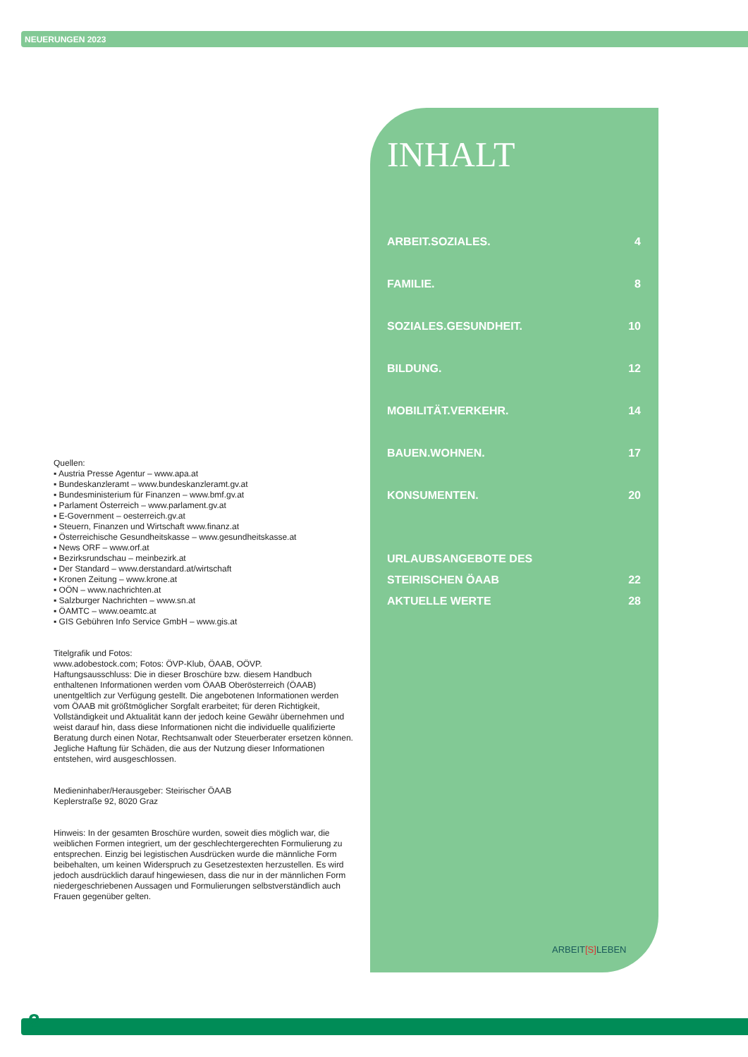NEUERUNGEN 2023
INHALT
ARBEIT.SOZIALES. 4
FAMILIE. 8
SOZIALES.GESUNDHEIT. 10
BILDUNG. 12
MOBILITÄT.VERKEHR. 14
BAUEN.WOHNEN. 17
KONSUMENTEN. 20
URLAUBSANGEBOTE DES
STEIRISCHEN ÖAAB 22
AKTUELLE WERTE 28
Quellen:
▪ Austria Presse Agentur – www.apa.at
▪ Bundeskanzleramt – www.bundeskanzleramt.gv.at
▪ Bundesministerium für Finanzen – www.bmf.gv.at
▪ Parlament Österreich – www.parlament.gv.at
▪ E-Government – oesterreich.gv.at
▪ Steuern, Finanzen und Wirtschaft www.finanz.at
▪ Österreichische Gesundheitskasse – www.gesundheitskasse.at
▪ News ORF – www.orf.at
▪ Bezirksrundschau – meinbezirk.at
▪ Der Standard – www.derstandard.at/wirtschaft
▪ Kronen Zeitung – www.krone.at
▪ OÖN – www.nachrichten.at
▪ Salzburger Nachrichten – www.sn.at
▪ ÖAMTC – www.oeamtc.at
▪ GIS Gebühren Info Service GmbH – www.gis.at
Titelgrafik und Fotos:
www.adobestock.com; Fotos: ÖVP-Klub, ÖAAB, OÖVP.
Haftungsausschluss: Die in dieser Broschüre bzw. diesem Handbuch enthaltenen Informationen werden vom ÖAAB Oberösterreich (ÖAAB) unentgeltlich zur Verfügung gestellt. Die angebotenen Informationen werden vom ÖAAB mit größtmöglicher Sorgfalt erarbeitet; für deren Richtigkeit, Vollständigkeit und Aktualität kann der jedoch keine Gewähr übernehmen und weist darauf hin, dass diese Informationen nicht die individuelle qualifizierte Beratung durch einen Notar, Rechtsanwalt oder Steuerberater ersetzen können. Jegliche Haftung für Schäden, die aus der Nutzung dieser Informationen entstehen, wird ausgeschlossen.
Medieninhaber/Herausgeber: Steirischer ÖAAB
Keplerstraße 92, 8020 Graz
Hinweis: In der gesamten Broschüre wurden, soweit dies möglich war, die weiblichen Formen integriert, um der geschlechtergerechten Formulierung zu entsprechen. Einzig bei legistischen Ausdrücken wurde die männliche Form beibehalten, um keinen Widerspruch zu Gesetzestexten herzustellen. Es wird jedoch ausdrücklich darauf hingewiesen, dass die nur in der männlichen Form niedergeschriebenen Aussagen und Formulierungen selbstverständlich auch Frauen gegenüber gelten.
ARBEIT[S] LEBEN
2